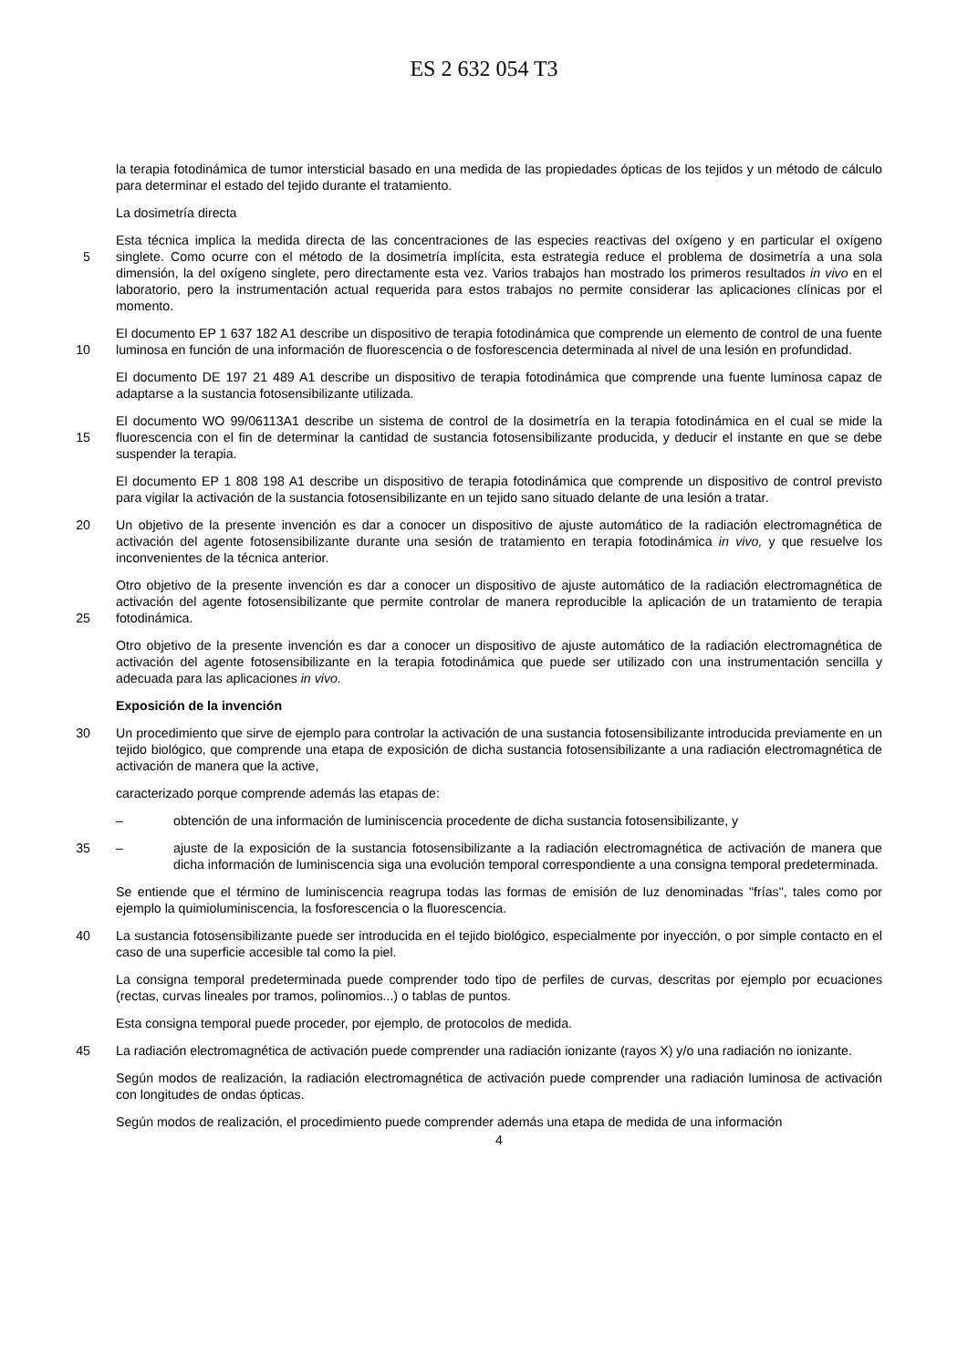ES 2 632 054 T3
la terapia fotodinámica de tumor intersticial basado en una medida de las propiedades ópticas de los tejidos y un método de cálculo para determinar el estado del tejido durante el tratamiento.
La dosimetría directa
Esta técnica implica la medida directa de las concentraciones de las especies reactivas del oxígeno y en particular el
5
oxígeno singlete. Como ocurre con el método de la dosimetría implícita, esta estrategia reduce el problema de dosimetría a una sola dimensión, la del oxígeno singlete, pero directamente esta vez. Varios trabajos han mostrado los primeros resultados in vivo en el laboratorio, pero la instrumentación actual requerida para estos trabajos no permite considerar las aplicaciones clínicas por el momento.
El documento EP 1 637 182 A1 describe un dispositivo de terapia fotodinámica que comprende un elemento de
10
control de una fuente luminosa en función de una información de fluorescencia o de fosforescencia determinada al nivel de una lesión en profundidad.
El documento DE 197 21 489 A1 describe un dispositivo de terapia fotodinámica que comprende una fuente luminosa capaz de adaptarse a la sustancia fotosensibilizante utilizada.
El documento WO 99/06113A1 describe un sistema de control de la dosimetría en la terapia fotodinámica en el cual
15
se mide la fluorescencia con el fin de determinar la cantidad de sustancia fotosensibilizante producida, y deducir el instante en que se debe suspender la terapia.
El documento EP 1 808 198 A1 describe un dispositivo de terapia fotodinámica que comprende un dispositivo de control previsto para vigilar la activación de la sustancia fotosensibilizante en un tejido sano situado delante de una lesión a tratar.
20 Un objetivo de la presente invención es dar a conocer un dispositivo de ajuste automático de la radiación electromagnética de activación del agente fotosensibilizante durante una sesión de tratamiento en terapia fotodinámica in vivo, y que resuelve los inconvenientes de la técnica anterior.
Otro objetivo de la presente invención es dar a conocer un dispositivo de ajuste automático de la radiación electromagnética de activación del agente fotosensibilizante que permite controlar de manera reproducible la
25
aplicación de un tratamiento de terapia fotodinámica.
Otro objetivo de la presente invención es dar a conocer un dispositivo de ajuste automático de la radiación electromagnética de activación del agente fotosensibilizante en la terapia fotodinámica que puede ser utilizado con una instrumentación sencilla y adecuada para las aplicaciones in vivo.
Exposición de la invención
30 Un procedimiento que sirve de ejemplo para controlar la activación de una sustancia fotosensibilizante introducida previamente en un tejido biológico, que comprende una etapa de exposición de dicha sustancia fotosensibilizante a una radiación electromagnética de activación de manera que la active,
caracterizado porque comprende además las etapas de:
– obtención de una información de luminiscencia procedente de dicha sustancia fotosensibilizante, y
35 – ajuste de la exposición de la sustancia fotosensibilizante a la radiación electromagnética de activación de manera que dicha información de luminiscencia siga una evolución temporal correspondiente a una consigna temporal predeterminada.
Se entiende que el término de luminiscencia reagrupa todas las formas de emisión de luz denominadas "frías", tales como por ejemplo la quimioluminiscencia, la fosforescencia o la fluorescencia.
40 La sustancia fotosensibilizante puede ser introducida en el tejido biológico, especialmente por inyección, o por simple contacto en el caso de una superficie accesible tal como la piel.
La consigna temporal predeterminada puede comprender todo tipo de perfiles de curvas, descritas por ejemplo por ecuaciones (rectas, curvas lineales por tramos, polinomios...) o tablas de puntos.
Esta consigna temporal puede proceder, por ejemplo, de protocolos de medida.
45 La radiación electromagnética de activación puede comprender una radiación ionizante (rayos X) y/o una radiación no ionizante.
Según modos de realización, la radiación electromagnética de activación puede comprender una radiación luminosa de activación con longitudes de ondas ópticas.
Según modos de realización, el procedimiento puede comprender además una etapa de medida de una información
4